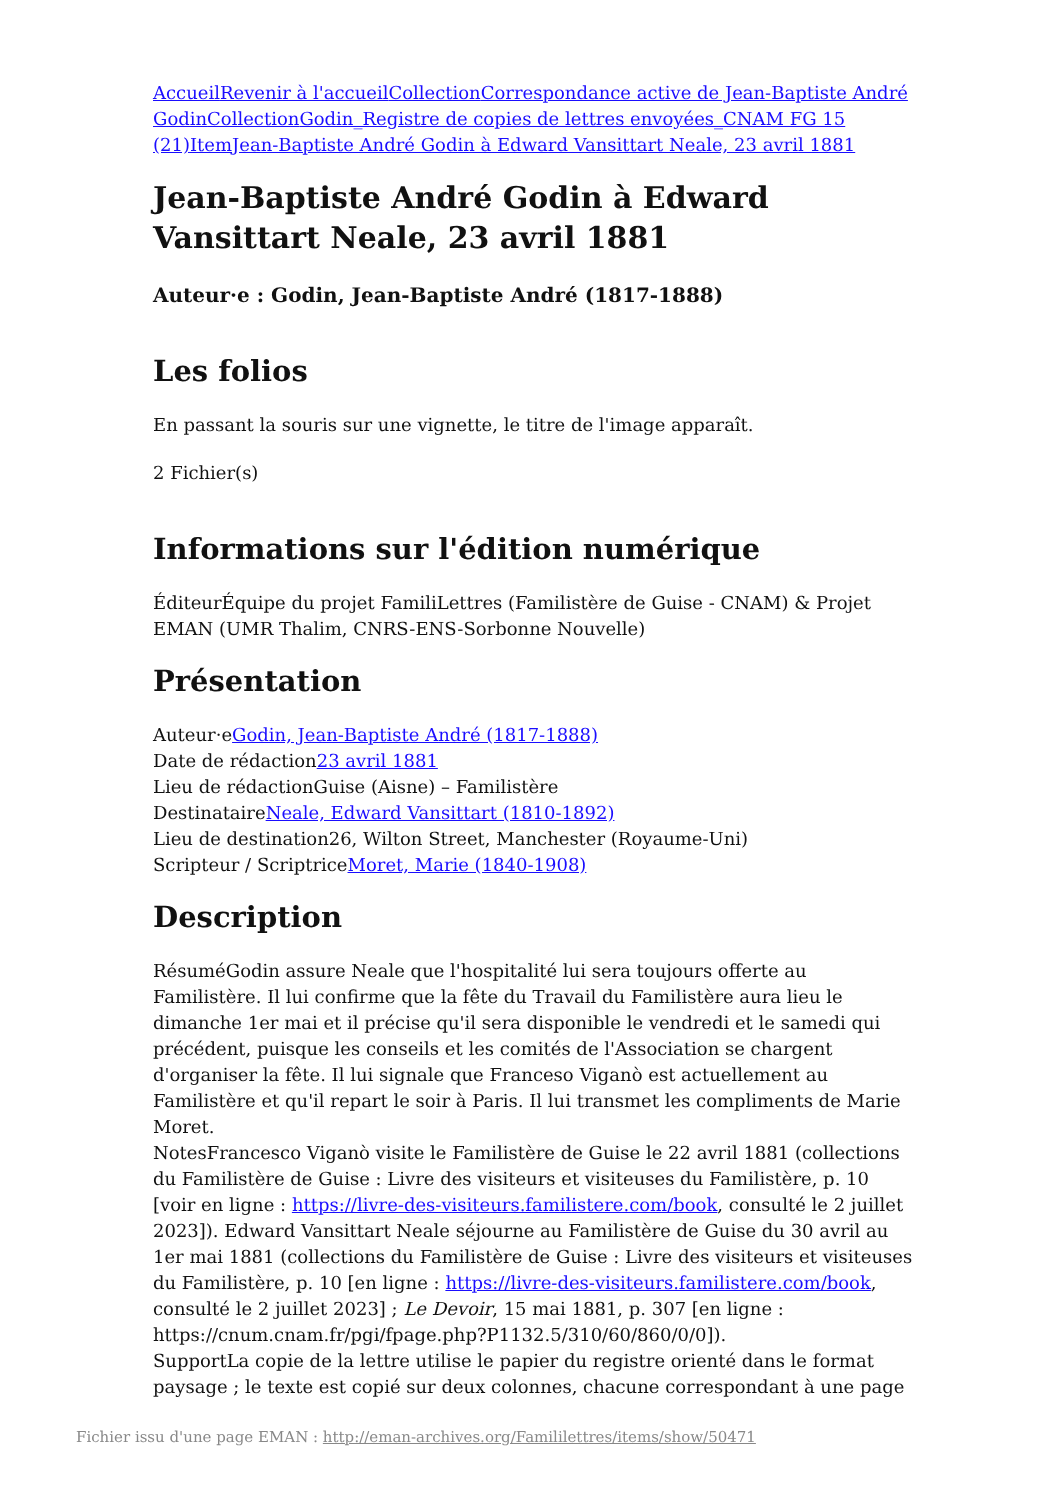Accueil Revenir à l'accueil Collection Correspondance active de Jean-Baptiste André Godin Collection Godin_Registre de copies de lettres envoyées_CNAM FG 15 (21) Item Jean-Baptiste André Godin à Edward Vansittart Neale, 23 avril 1881
Jean-Baptiste André Godin à Edward Vansittart Neale, 23 avril 1881
Auteur·e : Godin, Jean-Baptiste André (1817-1888)
Les folios
En passant la souris sur une vignette, le titre de l'image apparaît.
2 Fichier(s)
Informations sur l'édition numérique
ÉditeurÉquipe du projet FamiliLettres (Familistère de Guise - CNAM) & Projet EMAN (UMR Thalim, CNRS-ENS-Sorbonne Nouvelle)
Présentation
Auteur·eGodin, Jean-Baptiste André (1817-1888)
Date de rédaction23 avril 1881
Lieu de rédactionGuise (Aisne) – Familistère
DestinataireNeale, Edward Vansittart (1810-1892)
Lieu de destination26, Wilton Street, Manchester (Royaume-Uni)
Scripteur / ScriptriceMoret, Marie (1840-1908)
Description
RésuméGodin assure Neale que l'hospitalité lui sera toujours offerte au Familistère. Il lui confirme que la fête du Travail du Familistère aura lieu le dimanche 1er mai et il précise qu'il sera disponible le vendredi et le samedi qui précédent, puisque les conseils et les comités de l'Association se chargent d'organiser la fête. Il lui signale que Franceso Viganò est actuellement au Familistère et qu'il repart le soir à Paris. Il lui transmet les compliments de Marie Moret.
NotesFrancesco Viganò visite le Familistère de Guise le 22 avril 1881 (collections du Familistère de Guise : Livre des visiteurs et visiteuses du Familistère, p. 10 [voir en ligne : https://livre-des-visiteurs.familistere.com/book, consulté le 2 juillet 2023]). Edward Vansittart Neale séjourne au Familistère de Guise du 30 avril au 1er mai 1881 (collections du Familistère de Guise : Livre des visiteurs et visiteuses du Familistère, p. 10 [en ligne : https://livre-des-visiteurs.familistere.com/book, consulté le 2 juillet 2023] ; Le Devoir, 15 mai 1881, p. 307 [en ligne : https://cnum.cnam.fr/pgi/fpage.php?P1132.5/310/60/860/0/0]).
SupportLa copie de la lettre utilise le papier du registre orienté dans le format paysage ; le texte est copié sur deux colonnes, chacune correspondant à une page
Fichier issu d'une page EMAN : http://eman-archives.org/Famililettres/items/show/50471